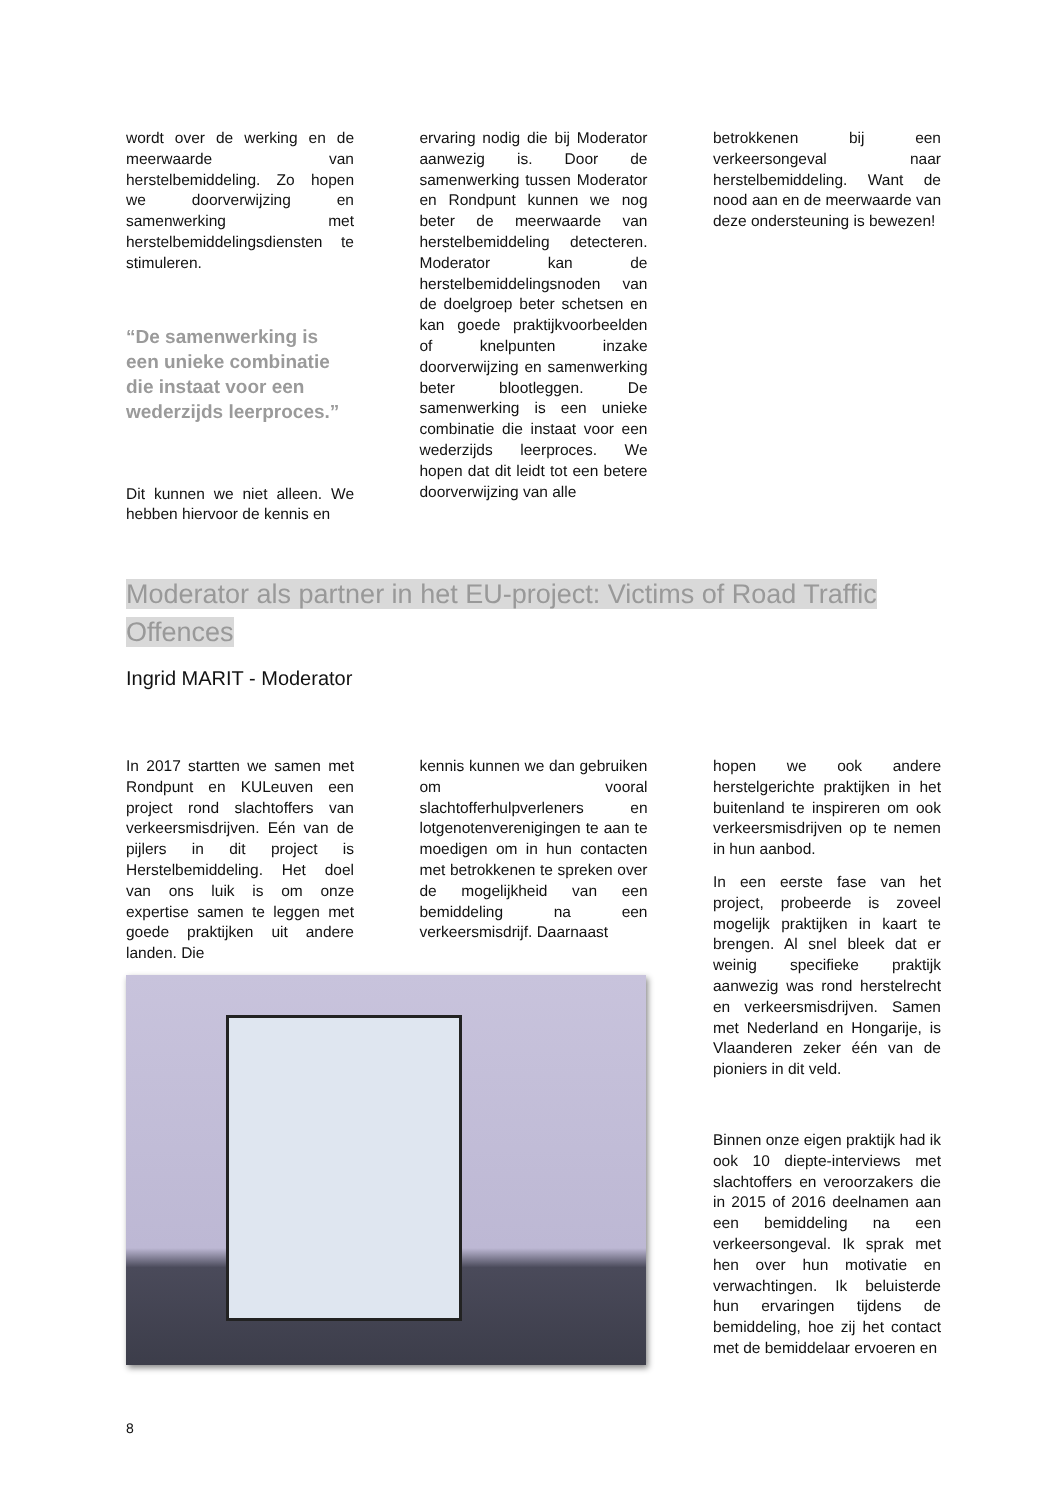wordt over de werking en de meerwaarde van herstelbemiddeling. Zo hopen we doorverwijzing en samenwerking met herstelbemiddelingsdiensten te stimuleren.
“De samenwerking is een unieke combinatie die instaat voor een wederzijds leerproces.”
Dit kunnen we niet alleen. We hebben hiervoor de kennis en
ervaring nodig die bij Moderator aanwezig is. Door de samenwerking tussen Moderator en Rondpunt kunnen we nog beter de meerwaarde van herstelbemiddeling detecteren. Moderator kan de herstelbemiddelingsnoden van de doelgroep beter schetsen en kan goede praktijkvoorbeelden of knelpunten inzake doorverwijzing en samenwerking beter blootleggen. De samenwerking is een unieke combinatie die instaat voor een wederzijds leerproces. We hopen dat dit leidt tot een betere doorverwijzing van alle
betrokkenen bij een verkeersongeval naar herstelbemiddeling. Want de nood aan en de meerwaarde van deze ondersteuning is bewezen!
Moderator als partner in het EU-project: Victims of Road Traffic Offences
Ingrid MARIT - Moderator
In 2017 startten we samen met Rondpunt en KULeuven een project rond slachtoffers van verkeersmisdrijven. Eén van de pijlers in dit project is Herstelbemiddeling. Het doel van ons luik is om onze expertise samen te leggen met goede praktijken uit andere landen. Die
kennis kunnen we dan gebruiken om vooral slachtofferhulpverleners en lotgenotenverenigingen te aan te moedigen om in hun contacten met betrokkenen te spreken over de mogelijkheid van een bemiddeling na een verkeersmisdrijf. Daarnaast
hopen we ook andere herstelgerichte praktijken in het buitenland te inspireren om ook verkeersmisdrijven op te nemen in hun aanbod.
In een eerste fase van het project, probeerde is zoveel mogelijk praktijken in kaart te brengen. Al snel bleek dat er weinig specifieke praktijk aanwezig was rond herstelrecht en verkeersmisdrijven. Samen met Nederland en Hongarije, is Vlaanderen zeker één van de pioniers in dit veld.
Binnen onze eigen praktijk had ik ook 10 diepte-interviews met slachtoffers en veroorzakers die in 2015 of 2016 deelnamen aan een bemiddeling na een verkeersongeval. Ik sprak met hen over hun motivatie en verwachtingen. Ik beluisterde hun ervaringen tijdens de bemiddeling, hoe zij het contact met de bemiddelaar ervoeren en
8